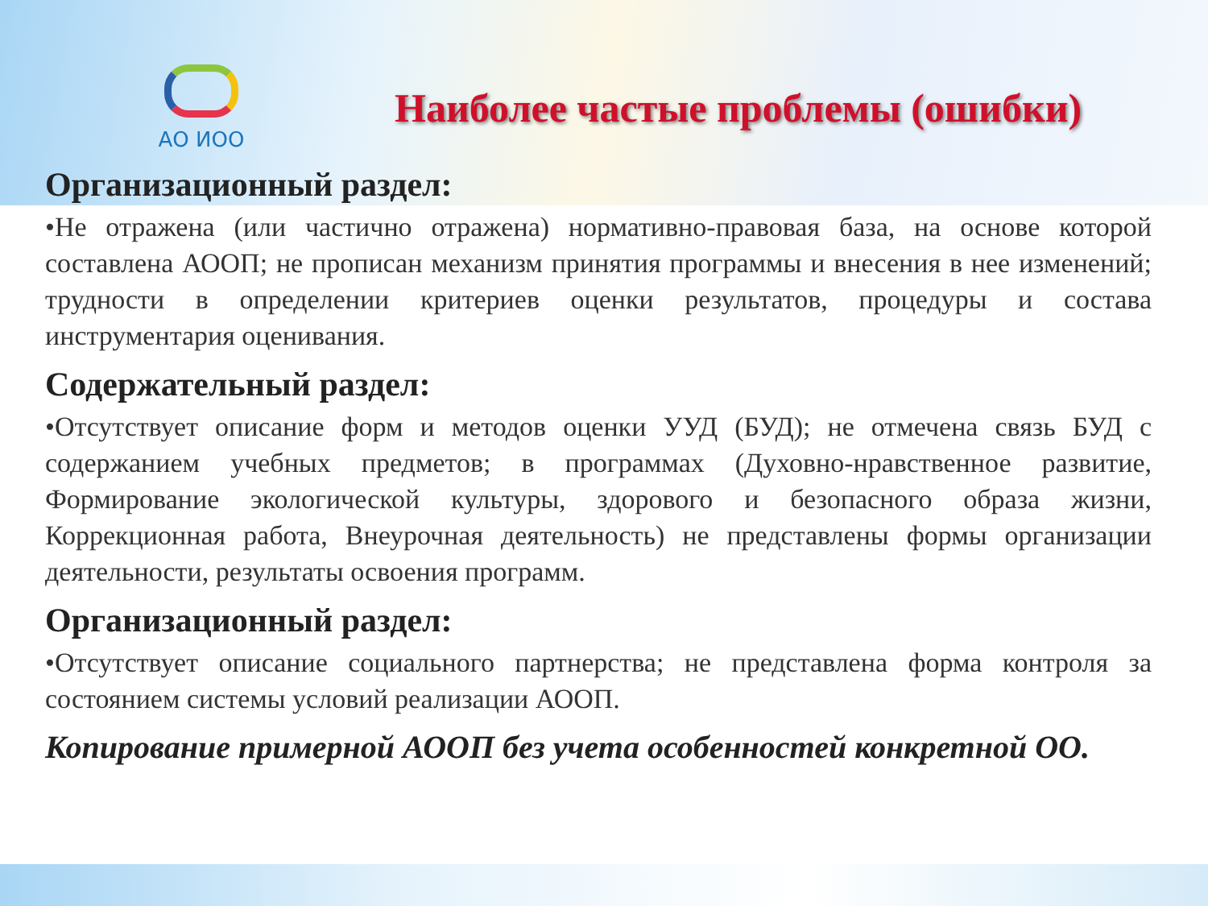АО ИОО
Наиболее частые проблемы (ошибки)
Организационный раздел:
•Не отражена (или частично отражена) нормативно-правовая база, на основе которой составлена АООП; не прописан механизм принятия программы и внесения в нее изменений; трудности в определении критериев оценки результатов, процедуры и состава инструментария оценивания.
Содержательный раздел:
•Отсутствует описание форм и методов оценки УУД (БУД); не отмечена связь БУД с содержанием учебных предметов; в программах (Духовно-нравственное развитие, Формирование экологической культуры, здорового и безопасного образа жизни, Коррекционная работа, Внеурочная деятельность) не представлены формы организации деятельности, результаты освоения программ.
Организационный раздел:
•Отсутствует описание социального партнерства; не представлена форма контроля за состоянием системы условий реализации АООП.
Копирование примерной АООП без учета особенностей конкретной ОО.